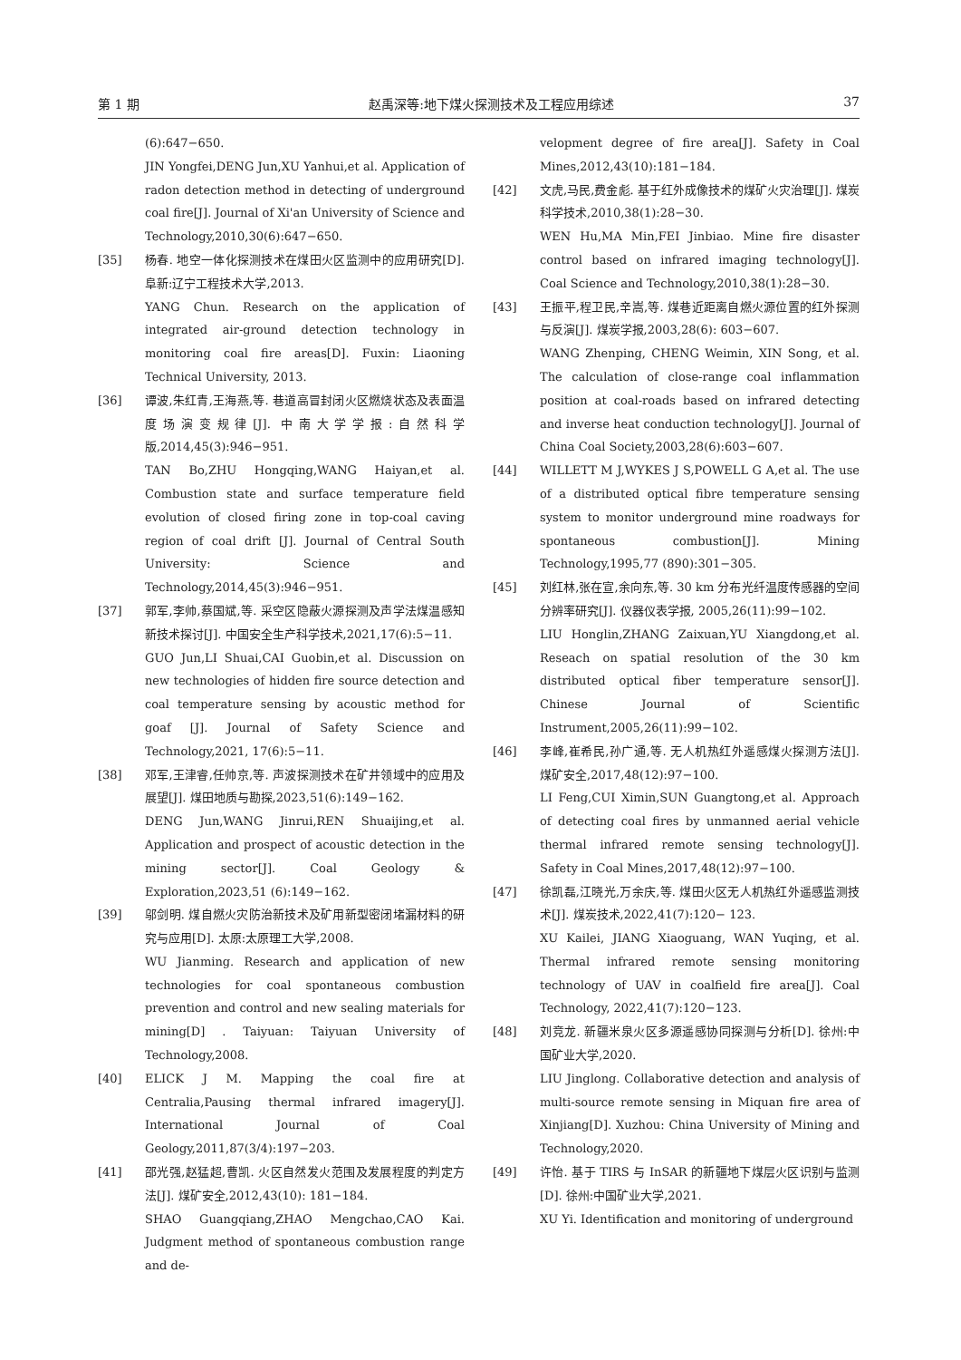第 1 期 赵禹深等:地下煤火探测技术及工程应用综述 37
(6):647−650.
JIN Yongfei,DENG Jun,XU Yanhui,et al. Application of radon detection method in detecting of underground coal fire[J]. Journal of Xi'an University of Science and Technology,2010,30(6):647−650.
[35] 杨春. 地空一体化探测技术在煤田火区监测中的应用研究[D]. 阜新:辽宁工程技术大学,2013.
YANG Chun. Research on the application of integrated air-ground detection technology in monitoring coal fire areas[D]. Fuxin: Liaoning Technical University, 2013.
[36] 谭波,朱红青,王海燕,等. 巷道高冒封闭火区燃烧状态及表面温度场演变规律[J]. 中南大学学报:自然科学版,2014,45(3):946−951.
TAN Bo,ZHU Hongqing,WANG Haiyan,et al. Combustion state and surface temperature field evolution of closed firing zone in top-coal caving region of coal drift [J]. Journal of Central South University: Science and Technology,2014,45(3):946−951.
[37] 郭军,李帅,蔡国斌,等. 采空区隐蔽火源探测及声学法煤温感知新技术探讨[J]. 中国安全生产科学技术,2021,17(6):5−11.
GUO Jun,LI Shuai,CAI Guobin,et al. Discussion on new technologies of hidden fire source detection and coal temperature sensing by acoustic method for goaf [J]. Journal of Safety Science and Technology,2021, 17(6):5−11.
[38] 邓军,王津睿,任帅京,等. 声波探测技术在矿井领域中的应用及展望[J]. 煤田地质与勘探,2023,51(6):149−162.
DENG Jun,WANG Jinrui,REN Shuaijing,et al. Application and prospect of acoustic detection in the mining sector[J]. Coal Geology & Exploration,2023,51 (6):149−162.
[39] 邬剑明. 煤自燃火灾防治新技术及矿用新型密闭堵漏材料的研究与应用[D]. 太原:太原理工大学,2008.
WU Jianming. Research and application of new technologies for coal spontaneous combustion prevention and control and new sealing materials for mining[D] . Taiyuan: Taiyuan University of Technology,2008.
[40] ELICK J M. Mapping the coal fire at Centralia,Pausing thermal infrared imagery[J]. International Journal of Coal Geology,2011,87(3/4):197−203.
[41] 邵光强,赵猛超,曹凯. 火区自然发火范围及发展程度的判定方法[J]. 煤矿安全,2012,43(10): 181−184.
SHAO Guangqiang,ZHAO Mengchao,CAO Kai. Judgment method of spontaneous combustion range and de-
velopment degree of fire area[J]. Safety in Coal Mines,2012,43(10):181−184.
[42] 文虎,马民,费金彪. 基于红外成像技术的煤矿火灾治理[J]. 煤炭科学技术,2010,38(1):28−30.
WEN Hu,MA Min,FEI Jinbiao. Mine fire disaster control based on infrared imaging technology[J]. Coal Science and Technology,2010,38(1):28−30.
[43] 王振平,程卫民,辛嵩,等. 煤巷近距离自燃火源位置的红外探测与反演[J]. 煤炭学报,2003,28(6): 603−607.
WANG Zhenping, CHENG Weimin, XIN Song, et al. The calculation of close-range coal inflammation position at coal-roads based on infrared detecting and inverse heat conduction technology[J]. Journal of China Coal Society,2003,28(6):603−607.
[44] WILLETT M J,WYKES J S,POWELL G A,et al. The use of a distributed optical fibre temperature sensing system to monitor underground mine roadways for spontaneous combustion[J]. Mining Technology,1995,77 (890):301−305.
[45] 刘红林,张在宣,余向东,等. 30 km 分布光纤温度传感器的空间分辨率研究[J]. 仪器仪表学报, 2005,26(11):99−102.
LIU Honglin,ZHANG Zaixuan,YU Xiangdong,et al. Reseach on spatial resolution of the 30 km distributed optical fiber temperature sensor[J]. Chinese Journal of Scientific Instrument,2005,26(11):99−102.
[46] 李峰,崔希民,孙广通,等. 无人机热红外遥感煤火探测方法[J]. 煤矿安全,2017,48(12):97−100.
LI Feng,CUI Ximin,SUN Guangtong,et al. Approach of detecting coal fires by unmanned aerial vehicle thermal infrared remote sensing technology[J]. Safety in Coal Mines,2017,48(12):97−100.
[47] 徐凯磊,江晓光,万余庆,等. 煤田火区无人机热红外遥感监测技术[J]. 煤炭技术,2022,41(7):120− 123.
XU Kailei, JIANG Xiaoguang, WAN Yuqing, et al. Thermal infrared remote sensing monitoring technology of UAV in coalfield fire area[J]. Coal Technology, 2022,41(7):120−123.
[48] 刘竞龙. 新疆米泉火区多源遥感协同探测与分析[D]. 徐州:中国矿业大学,2020.
LIU Jinglong. Collaborative detection and analysis of multi-source remote sensing in Miquan fire area of Xinjiang[D]. Xuzhou: China University of Mining and Technology,2020.
[49] 许怡. 基于 TIRS 与 InSAR 的新疆地下煤层火区识别与监测[D]. 徐州:中国矿业大学,2021.
XU Yi. Identification and monitoring of underground